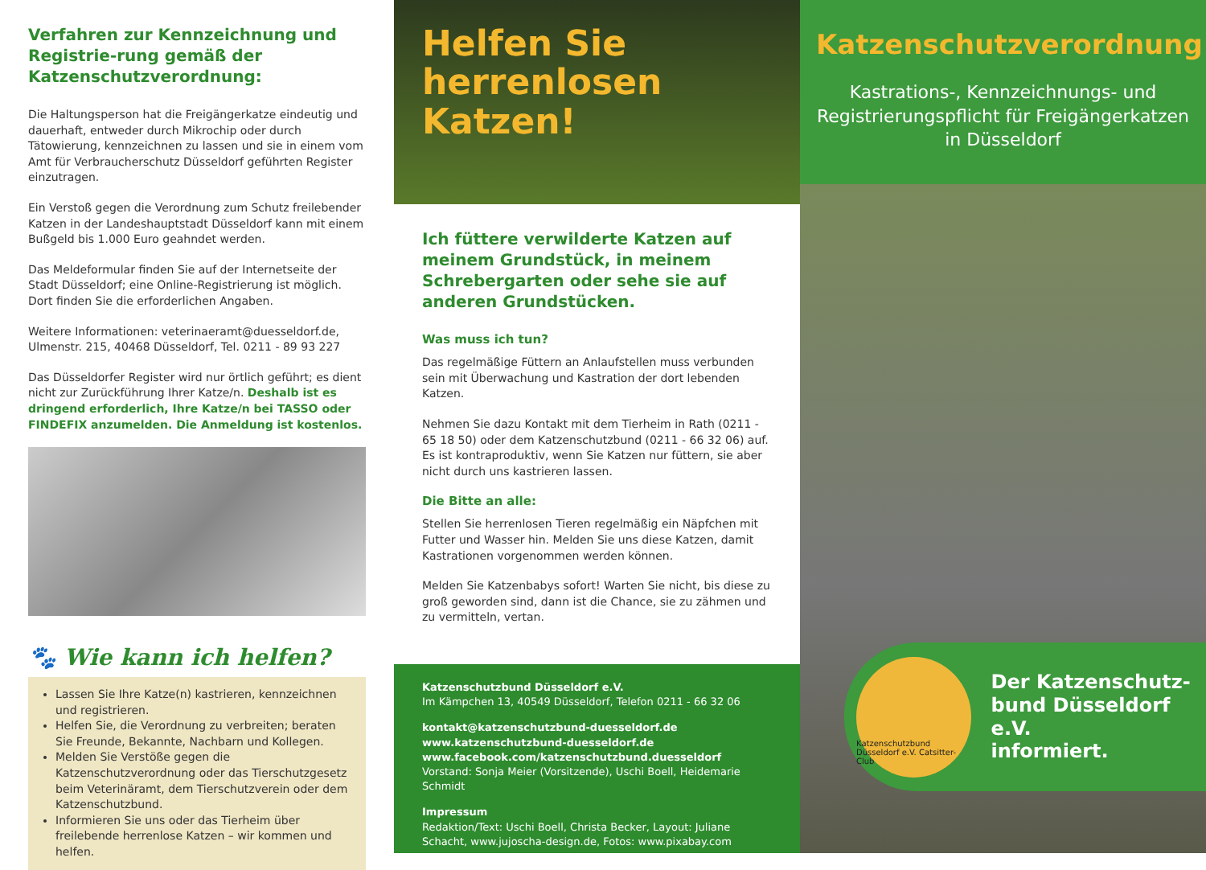Verfahren zur Kennzeichnung und Registrie-rung gemäß der Katzenschutzverordnung:
Die Haltungsperson hat die Freigängerkatze eindeutig und dauerhaft, entweder durch Mikrochip oder durch Tätowierung, kennzeichnen zu lassen und sie in einem vom Amt für Verbraucherschutz Düsseldorf geführten Register einzutragen.
Ein Verstoß gegen die Verordnung zum Schutz freilebender Katzen in der Landeshauptstadt Düsseldorf kann mit einem Bußgeld bis 1.000 Euro geahndet werden.
Das Meldeformular finden Sie auf der Internetseite der Stadt Düsseldorf; eine Online-Registrierung ist möglich. Dort finden Sie die erforderlichen Angaben.
Weitere Informationen: veterinaeramt@duesseldorf.de, Ulmenstr. 215, 40468 Düsseldorf, Tel. 0211 - 89 93 227
Das Düsseldorfer Register wird nur örtlich geführt; es dient nicht zur Zurückführung Ihrer Katze/n. Deshalb ist es dringend erforderlich, Ihre Katze/n bei TASSO oder FINDEFIX anzumelden. Die Anmeldung ist kostenlos.
🐾 Wie kann ich helfen?
Lassen Sie Ihre Katze(n) kastrieren, kennzeichnen und registrieren.
Helfen Sie, die Verordnung zu verbreiten; beraten Sie Freunde, Bekannte, Nachbarn und Kollegen.
Melden Sie Verstöße gegen die Katzenschutzverordnung oder das Tierschutzgesetz beim Veterinäramt, dem Tierschutzverein oder dem Katzenschutzbund.
Informieren Sie uns oder das Tierheim über freilebende herrenlose Katzen – wir kommen und helfen.
Helfen Sie herrenlosen Katzen!
Ich füttere verwilderte Katzen auf meinem Grundstück, in meinem Schrebergarten oder sehe sie auf anderen Grundstücken.
Was muss ich tun?
Das regelmäßige Füttern an Anlaufstellen muss verbunden sein mit Überwachung und Kastration der dort lebenden Katzen.
Nehmen Sie dazu Kontakt mit dem Tierheim in Rath (0211 - 65 18 50) oder dem Katzenschutzbund (0211 - 66 32 06) auf. Es ist kontraproduktiv, wenn Sie Katzen nur füttern, sie aber nicht durch uns kastrieren lassen.
Die Bitte an alle:
Stellen Sie herrenlosen Tieren regelmäßig ein Näpfchen mit Futter und Wasser hin. Melden Sie uns diese Katzen, damit Kastrationen vorgenommen werden können.
Melden Sie Katzenbabys sofort! Warten Sie nicht, bis diese zu groß geworden sind, dann ist die Chance, sie zu zähmen und zu vermitteln, vertan.
Katzenschutzbund Düsseldorf e.V.
Im Kämpchen 13, 40549 Düsseldorf, Telefon 0211 - 66 32 06
kontakt@katzenschutzbund-duesseldorf.de
www.katzenschutzbund-duesseldorf.de
www.facebook.com/katzenschutzbund.duesseldorf
Vorstand: Sonja Meier (Vorsitzende), Uschi Boell, Heidemarie Schmidt
Impressum
Redaktion/Text: Uschi Boell, Christa Becker, Layout: Juliane Schacht, www.jujoscha-design.de, Fotos: www.pixabay.com
Katzenschutzverordnung
Kastrations-, Kennzeichnungs- und Registrierungspflicht für Freigängerkatzen in Düsseldorf
Katzenschutzbund Düsseldorf e.V. Catsitter-Club
Der Katzenschutz-
bund Düsseldorf e.V.
informiert.